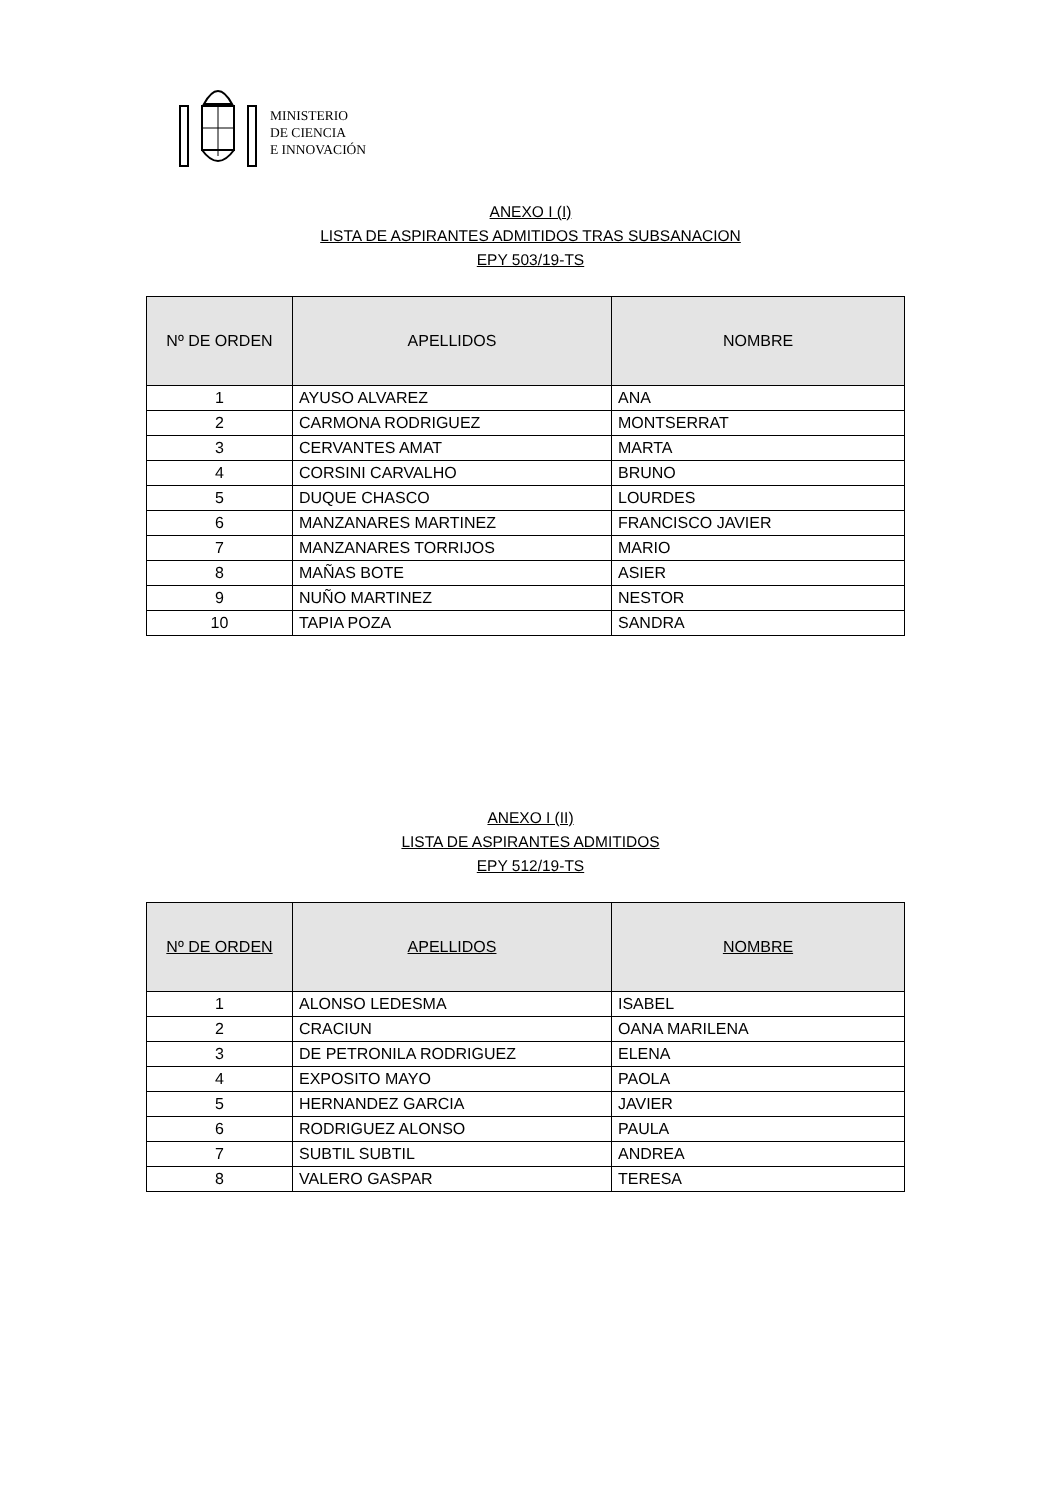MINISTERIO
DE CIENCIA
E INNOVACIÓN
ANEXO I (I)
LISTA DE ASPIRANTES ADMITIDOS TRAS SUBSANACION
EPY 503/19-TS
| Nº DE ORDEN | APELLIDOS | NOMBRE |
| --- | --- | --- |
| 1 | AYUSO ALVAREZ | ANA |
| 2 | CARMONA RODRIGUEZ | MONTSERRAT |
| 3 | CERVANTES AMAT | MARTA |
| 4 | CORSINI CARVALHO | BRUNO |
| 5 | DUQUE CHASCO | LOURDES |
| 6 | MANZANARES MARTINEZ | FRANCISCO JAVIER |
| 7 | MANZANARES TORRIJOS | MARIO |
| 8 | MAÑAS BOTE | ASIER |
| 9 | NUÑO MARTINEZ | NESTOR |
| 10 | TAPIA POZA | SANDRA |
ANEXO I (II)
LISTA DE ASPIRANTES ADMITIDOS
EPY 512/19-TS
| Nº DE ORDEN | APELLIDOS | NOMBRE |
| --- | --- | --- |
| 1 | ALONSO LEDESMA | ISABEL |
| 2 | CRACIUN | OANA MARILENA |
| 3 | DE PETRONILA RODRIGUEZ | ELENA |
| 4 | EXPOSITO MAYO | PAOLA |
| 5 | HERNANDEZ GARCIA | JAVIER |
| 6 | RODRIGUEZ ALONSO | PAULA |
| 7 | SUBTIL SUBTIL | ANDREA |
| 8 | VALERO GASPAR | TERESA |